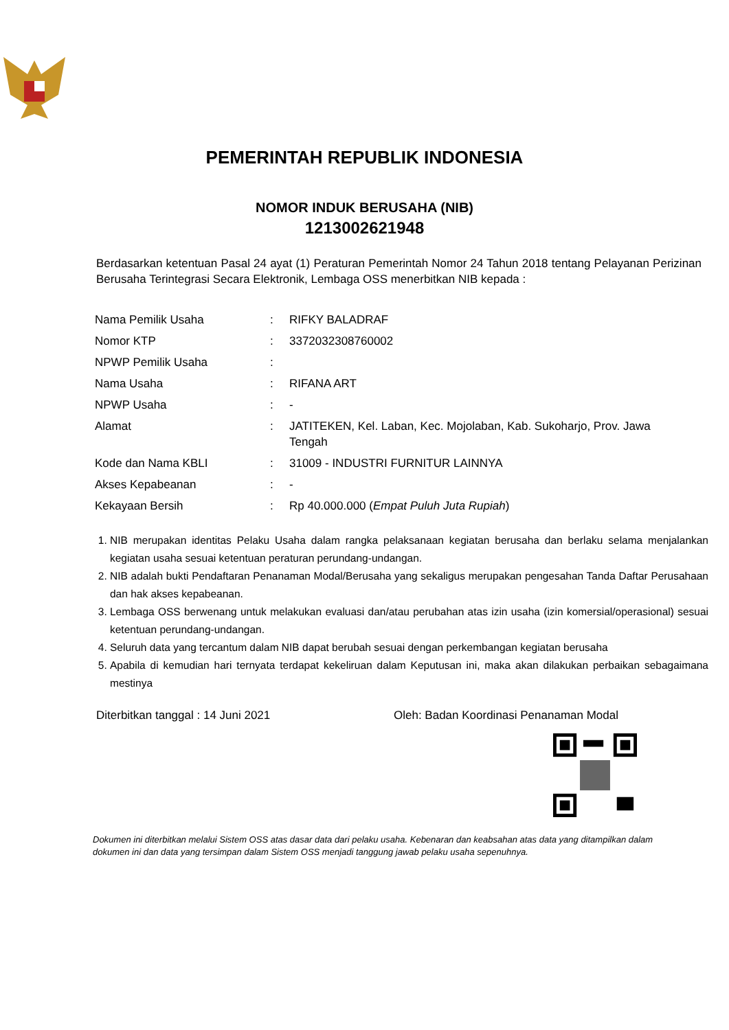PEMERINTAH REPUBLIK INDONESIA
NOMOR INDUK BERUSAHA (NIB)
1213002621948
Berdasarkan ketentuan Pasal 24 ayat (1) Peraturan Pemerintah Nomor 24 Tahun 2018 tentang Pelayanan Perizinan Berusaha Terintegrasi Secara Elektronik, Lembaga OSS menerbitkan NIB kepada :
| Nama Pemilik Usaha | : | RIFKY BALADRAF |
| Nomor KTP | : | 3372032308760002 |
| NPWP Pemilik Usaha | : | |
| Nama Usaha | : | RIFANA ART |
| NPWP Usaha | : | - |
| Alamat | : | JATITEKEN, Kel. Laban, Kec. Mojolaban, Kab. Sukoharjo, Prov. Jawa Tengah |
| Kode dan Nama KBLI | : | 31009 - INDUSTRI FURNITUR LAINNYA |
| Akses Kepabeanan | : | - |
| Kekayaan Bersih | : | Rp 40.000.000 ( Empat Puluh Juta Rupiah ) |
1. NIB merupakan identitas Pelaku Usaha dalam rangka pelaksanaan kegiatan berusaha dan berlaku selama menjalankan kegiatan usaha sesuai ketentuan peraturan perundang-undangan.
2. NIB adalah bukti Pendaftaran Penanaman Modal/Berusaha yang sekaligus merupakan pengesahan Tanda Daftar Perusahaan dan hak akses kepabeanan.
3. Lembaga OSS berwenang untuk melakukan evaluasi dan/atau perubahan atas izin usaha (izin komersial/operasional) sesuai ketentuan perundang-undangan.
4. Seluruh data yang tercantum dalam NIB dapat berubah sesuai dengan perkembangan kegiatan berusaha
5. Apabila di kemudian hari ternyata terdapat kekeliruan dalam Keputusan ini, maka akan dilakukan perbaikan sebagaimana mestinya
Diterbitkan tanggal : 14 Juni 2021 Oleh: Badan Koordinasi Penanaman Modal
Dokumen ini diterbitkan melalui Sistem OSS atas dasar data dari pelaku usaha. Kebenaran dan keabsahan atas data yang ditampilkan dalam dokumen ini dan data yang tersimpan dalam Sistem OSS menjadi tanggung jawab pelaku usaha sepenuhnya.